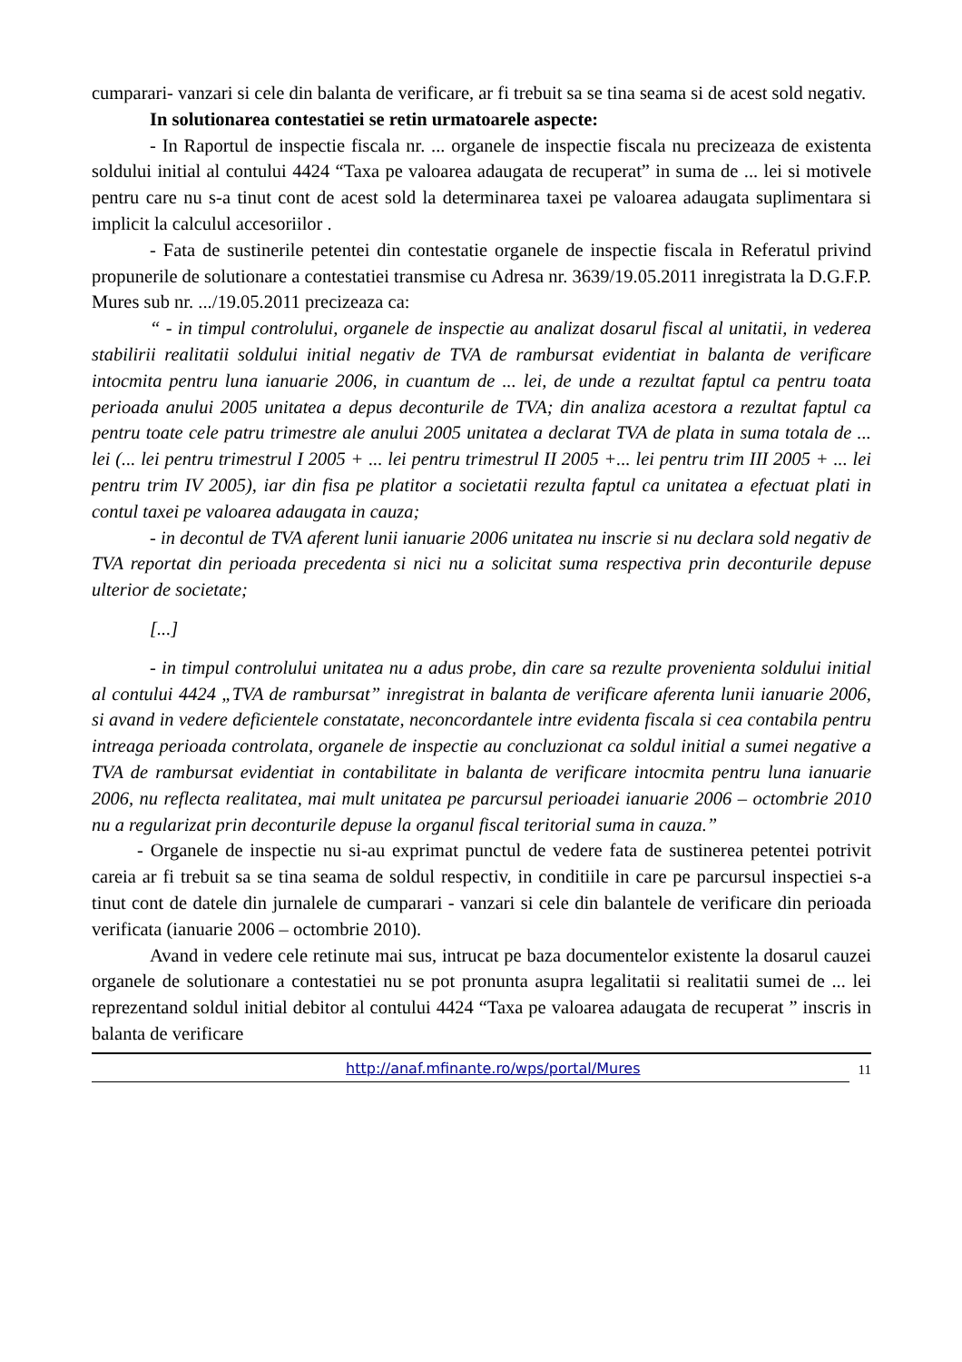cumparari- vanzari si cele din balanta de verificare, ar fi trebuit sa se tina seama si de acest sold negativ.
In solutionarea contestatiei se retin urmatoarele aspecte:
- In Raportul de inspectie fiscala nr. ... organele de inspectie fiscala nu precizeaza de existenta soldului initial al contului 4424 “Taxa pe valoarea adaugata de recuperat” in suma de ... lei si motivele pentru care nu s-a tinut cont de acest sold la determinarea taxei pe valoarea adaugata suplimentara si implicit la calculul accesoriilor .
- Fata de sustinerile petentei din contestatie organele de inspectie fiscala in Referatul privind propunerile de solutionare a contestatiei transmise cu Adresa nr. 3639/19.05.2011 inregistrata la D.G.F.P. Mures sub nr. .../19.05.2011 precizeaza ca:
“ - in timpul controlului, organele de inspectie au analizat dosarul fiscal al unitatii, in vederea stabilirii realitatii soldului initial negativ de TVA de rambursat evidentiat in balanta de verificare intocmita pentru luna ianuarie 2006, in cuantum de ... lei, de unde a rezultat faptul ca pentru toata perioada anului 2005 unitatea a depus deconturile de TVA; din analiza acestora a rezultat faptul ca pentru toate cele patru trimestre ale anului 2005 unitatea a declarat TVA de plata in suma totala de ... lei (... lei pentru trimestrul I 2005 + ... lei pentru trimestrul II 2005 +... lei pentru trim III 2005 + ... lei pentru trim IV 2005), iar din fisa pe platitor a societatii rezulta faptul ca unitatea a efectuat plati in contul taxei pe valoarea adaugata in cauza;
- in decontul de TVA aferent lunii ianuarie 2006 unitatea nu inscrie si nu declara sold negativ de TVA reportat din perioada precedenta si nici nu a solicitat suma respectiva prin deconturile depuse ulterior de societate;
[...]
- in timpul controlului unitatea nu a adus probe, din care sa rezulte provenienta soldului initial al contului 4424 „TVA de rambursat” inregistrat in balanta de verificare aferenta lunii ianuarie 2006, si avand in vedere deficientele constatate, neconcordantele intre evidenta fiscala si cea contabila pentru intreaga perioada controlata, organele de inspectie au concluzionat ca soldul initial a sumei negative a TVA de rambursat evidentiat in contabilitate in balanta de verificare intocmita pentru luna ianuarie 2006, nu reflecta realitatea, mai mult unitatea pe parcursul perioadei ianuarie 2006 – octombrie 2010 nu a regularizat prin deconturile depuse la organul fiscal teritorial suma in cauza.”
- Organele de inspectie nu si-au exprimat punctul de vedere fata de sustinerea petentei potrivit careia ar fi trebuit sa se tina seama de soldul respectiv, in conditiile in care pe parcursul inspectiei s-a tinut cont de datele din jurnalele de cumparari - vanzari si cele din balantele de verificare din perioada verificata (ianuarie 2006 – octombrie 2010).
Avand in vedere cele retinute mai sus, intrucat pe baza documentelor existente la dosarul cauzei organele de solutionare a contestatiei nu se pot pronunta asupra legalitatii si realitatii sumei de ... lei reprezentand soldul initial debitor al contului 4424 “Taxa pe valoarea adaugata de recuperat ” inscris in balanta de verificare
http://anaf.mfinante.ro/wps/portal/Mures
11